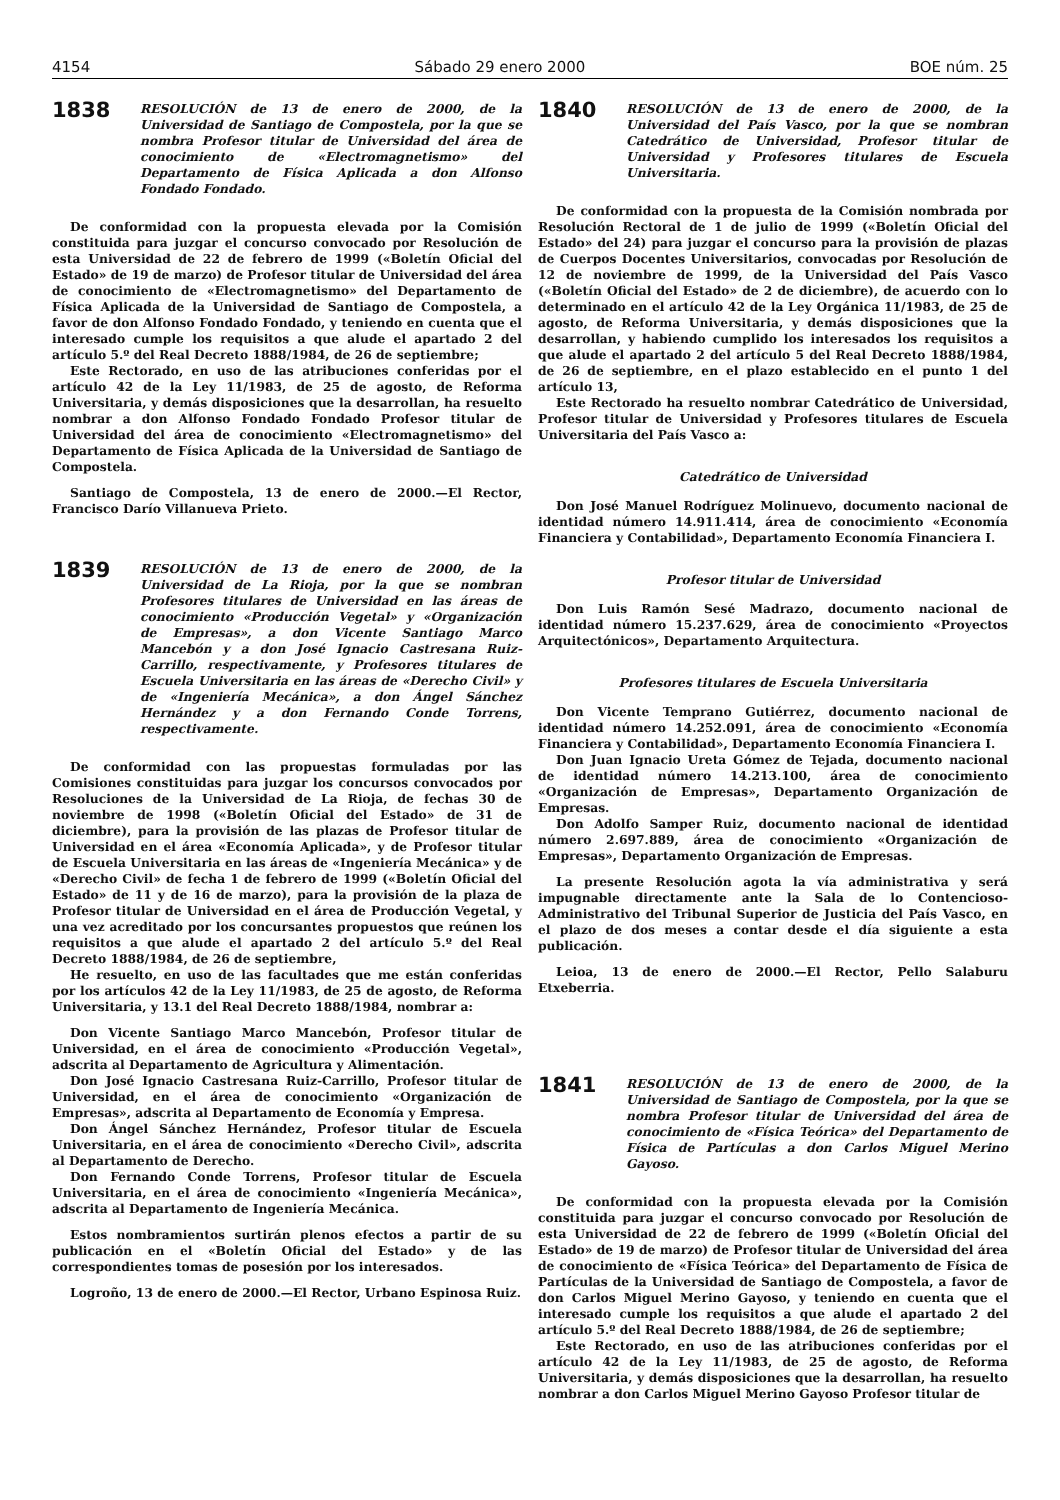4154 Sábado 29 enero 2000 BOE núm. 25
1838
RESOLUCIÓN de 13 de enero de 2000, de la Universidad de Santiago de Compostela, por la que se nombra Profesor titular de Universidad del área de conocimiento de «Electromagnetismo» del Departamento de Física Aplicada a don Alfonso Fondado Fondado.
De conformidad con la propuesta elevada por la Comisión constituida para juzgar el concurso convocado por Resolución de esta Universidad de 22 de febrero de 1999 («Boletín Oficial del Estado» de 19 de marzo) de Profesor titular de Universidad del área de conocimiento de «Electromagnetismo» del Departamento de Física Aplicada de la Universidad de Santiago de Compostela, a favor de don Alfonso Fondado Fondado, y teniendo en cuenta que el interesado cumple los requisitos a que alude el apartado 2 del artículo 5.º del Real Decreto 1888/1984, de 26 de septiembre;
Este Rectorado, en uso de las atribuciones conferidas por el artículo 42 de la Ley 11/1983, de 25 de agosto, de Reforma Universitaria, y demás disposiciones que la desarrollan, ha resuelto nombrar a don Alfonso Fondado Fondado Profesor titular de Universidad del área de conocimiento «Electromagnetismo» del Departamento de Física Aplicada de la Universidad de Santiago de Compostela.
Santiago de Compostela, 13 de enero de 2000.—El Rector, Francisco Darío Villanueva Prieto.
1839
RESOLUCIÓN de 13 de enero de 2000, de la Universidad de La Rioja, por la que se nombran Profesores titulares de Universidad en las áreas de conocimiento «Producción Vegetal» y «Organización de Empresas», a don Vicente Santiago Marco Mancebón y a don José Ignacio Castresana Ruiz-Carrillo, respectivamente, y Profesores titulares de Escuela Universitaria en las áreas de «Derecho Civil» y de «Ingeniería Mecánica», a don Ángel Sánchez Hernández y a don Fernando Conde Torrens, respectivamente.
De conformidad con las propuestas formuladas por las Comisiones constituidas para juzgar los concursos convocados por Resoluciones de la Universidad de La Rioja, de fechas 30 de noviembre de 1998 («Boletín Oficial del Estado» de 31 de diciembre), para la provisión de las plazas de Profesor titular de Universidad en el área «Economía Aplicada», y de Profesor titular de Escuela Universitaria en las áreas de «Ingeniería Mecánica» y de «Derecho Civil» de fecha 1 de febrero de 1999 («Boletín Oficial del Estado» de 11 y de 16 de marzo), para la provisión de la plaza de Profesor titular de Universidad en el área de Producción Vegetal, y una vez acreditado por los concursantes propuestos que reúnen los requisitos a que alude el apartado 2 del artículo 5.º del Real Decreto 1888/1984, de 26 de septiembre,
He resuelto, en uso de las facultades que me están conferidas por los artículos 42 de la Ley 11/1983, de 25 de agosto, de Reforma Universitaria, y 13.1 del Real Decreto 1888/1984, nombrar a:
Don Vicente Santiago Marco Mancebón, Profesor titular de Universidad, en el área de conocimiento «Producción Vegetal», adscrita al Departamento de Agricultura y Alimentación.
Don José Ignacio Castresana Ruiz-Carrillo, Profesor titular de Universidad, en el área de conocimiento «Organización de Empresas», adscrita al Departamento de Economía y Empresa.
Don Ángel Sánchez Hernández, Profesor titular de Escuela Universitaria, en el área de conocimiento «Derecho Civil», adscrita al Departamento de Derecho.
Don Fernando Conde Torrens, Profesor titular de Escuela Universitaria, en el área de conocimiento «Ingeniería Mecánica», adscrita al Departamento de Ingeniería Mecánica.
Estos nombramientos surtirán plenos efectos a partir de su publicación en el «Boletín Oficial del Estado» y de las correspondientes tomas de posesión por los interesados.
Logroño, 13 de enero de 2000.—El Rector, Urbano Espinosa Ruiz.
1840
RESOLUCIÓN de 13 de enero de 2000, de la Universidad del País Vasco, por la que se nombran Catedrático de Universidad, Profesor titular de Universidad y Profesores titulares de Escuela Universitaria.
De conformidad con la propuesta de la Comisión nombrada por Resolución Rectoral de 1 de julio de 1999 («Boletín Oficial del Estado» del 24) para juzgar el concurso para la provisión de plazas de Cuerpos Docentes Universitarios, convocadas por Resolución de 12 de noviembre de 1999, de la Universidad del País Vasco («Boletín Oficial del Estado» de 2 de diciembre), de acuerdo con lo determinado en el artículo 42 de la Ley Orgánica 11/1983, de 25 de agosto, de Reforma Universitaria, y demás disposiciones que la desarrollan, y habiendo cumplido los interesados los requisitos a que alude el apartado 2 del artículo 5 del Real Decreto 1888/1984, de 26 de septiembre, en el plazo establecido en el punto 1 del artículo 13,
Este Rectorado ha resuelto nombrar Catedrático de Universidad, Profesor titular de Universidad y Profesores titulares de Escuela Universitaria del País Vasco a:
Catedrático de Universidad
Don José Manuel Rodríguez Molinuevo, documento nacional de identidad número 14.911.414, área de conocimiento «Economía Financiera y Contabilidad», Departamento Economía Financiera I.
Profesor titular de Universidad
Don Luis Ramón Sesé Madrazo, documento nacional de identidad número 15.237.629, área de conocimiento «Proyectos Arquitectónicos», Departamento Arquitectura.
Profesores titulares de Escuela Universitaria
Don Vicente Temprano Gutiérrez, documento nacional de identidad número 14.252.091, área de conocimiento «Economía Financiera y Contabilidad», Departamento Economía Financiera I.
Don Juan Ignacio Ureta Gómez de Tejada, documento nacional de identidad número 14.213.100, área de conocimiento «Organización de Empresas», Departamento Organización de Empresas.
Don Adolfo Samper Ruiz, documento nacional de identidad número 2.697.889, área de conocimiento «Organización de Empresas», Departamento Organización de Empresas.
La presente Resolución agota la vía administrativa y será impugnable directamente ante la Sala de lo Contencioso-Administrativo del Tribunal Superior de Justicia del País Vasco, en el plazo de dos meses a contar desde el día siguiente a esta publicación.
Leioa, 13 de enero de 2000.—El Rector, Pello Salaburu Etxeberria.
1841
RESOLUCIÓN de 13 de enero de 2000, de la Universidad de Santiago de Compostela, por la que se nombra Profesor titular de Universidad del área de conocimiento de «Física Teórica» del Departamento de Física de Partículas a don Carlos Miguel Merino Gayoso.
De conformidad con la propuesta elevada por la Comisión constituida para juzgar el concurso convocado por Resolución de esta Universidad de 22 de febrero de 1999 («Boletín Oficial del Estado» de 19 de marzo) de Profesor titular de Universidad del área de conocimiento de «Física Teórica» del Departamento de Física de Partículas de la Universidad de Santiago de Compostela, a favor de don Carlos Miguel Merino Gayoso, y teniendo en cuenta que el interesado cumple los requisitos a que alude el apartado 2 del artículo 5.º del Real Decreto 1888/1984, de 26 de septiembre;
Este Rectorado, en uso de las atribuciones conferidas por el artículo 42 de la Ley 11/1983, de 25 de agosto, de Reforma Universitaria, y demás disposiciones que la desarrollan, ha resuelto nombrar a don Carlos Miguel Merino Gayoso Profesor titular de